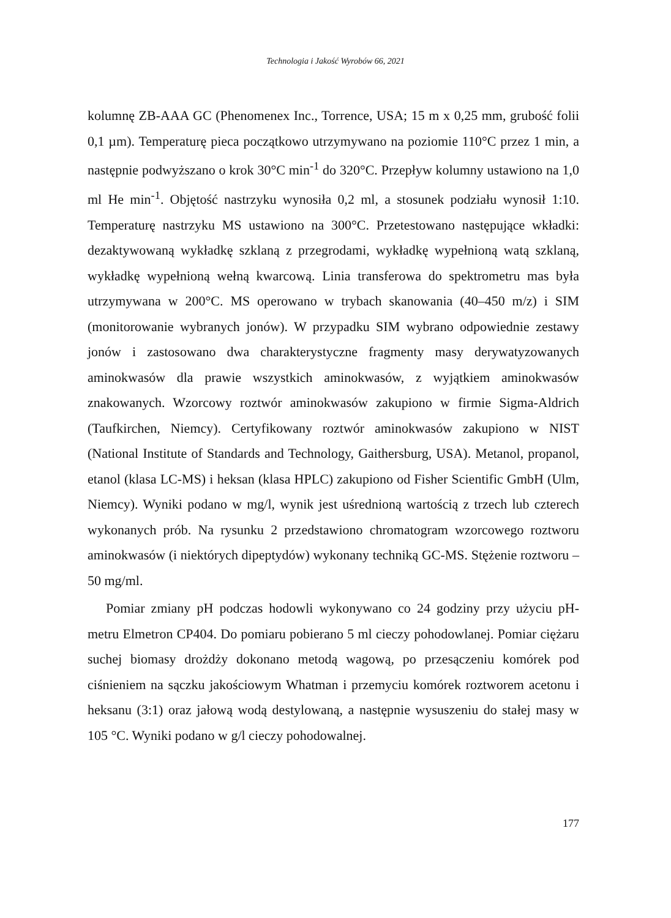Technologia i Jakość Wyrobów 66, 2021
kolumnę ZB-AAA GC (Phenomenex Inc., Torrence, USA; 15 m x 0,25 mm, grubość folii 0,1 µm). Temperaturę pieca początkowo utrzymywano na poziomie 110°C przez 1 min, a następnie podwyższano o krok 30°C min<sup>-1</sup> do 320°C. Przepływ kolumny ustawiono na 1,0 ml He min<sup>-1</sup>. Objętość nastrzyku wynosiła 0,2 ml, a stosunek podziału wynosił 1:10. Temperaturę nastrzyku MS ustawiono na 300°C. Przetestowano następujące wkładki: dezaktywowaną wykładkę szklaną z przegrodami, wykładkę wypełnioną watą szklaną, wykładkę wypełnioną wełną kwarcową. Linia transferowa do spektrometru mas była utrzymywana w 200°C. MS operowano w trybach skanowania (40–450 m/z) i SIM (monitorowanie wybranych jonów). W przypadku SIM wybrano odpowiednie zestawy jonów i zastosowano dwa charakterystyczne fragmenty masy derywatyzowanych aminokwasów dla prawie wszystkich aminokwasów, z wyjątkiem aminokwasów znakowanych. Wzorcowy roztwór aminokwasów zakupiono w firmie Sigma-Aldrich (Taufkirchen, Niemcy). Certyfikowany roztwór aminokwasów zakupiono w NIST (National Institute of Standards and Technology, Gaithersburg, USA). Metanol, propanol, etanol (klasa LC-MS) i heksan (klasa HPLC) zakupiono od Fisher Scientific GmbH (Ulm, Niemcy). Wyniki podano w mg/l, wynik jest uśrednioną wartością z trzech lub czterech wykonanych prób. Na rysunku 2 przedstawiono chromatogram wzorcowego roztworu aminokwasów (i niektórych dipeptydów) wykonany techniką GC-MS. Stężenie roztworu – 50 mg/ml.
Pomiar zmiany pH podczas hodowli wykonywano co 24 godziny przy użyciu pH-metru Elmetron CP404. Do pomiaru pobierano 5 ml cieczy pohodowlanej. Pomiar ciężaru suchej biomasy drożdży dokonano metodą wagową, po przesączeniu komórek pod ciśnieniem na sączku jakościowym Whatman i przemyciu komórek roztworem acetonu i heksanu (3:1) oraz jałową wodą destylowaną, a następnie wysuszeniu do stałej masy w 105 °C. Wyniki podano w g/l cieczy pohodowalnej.
177